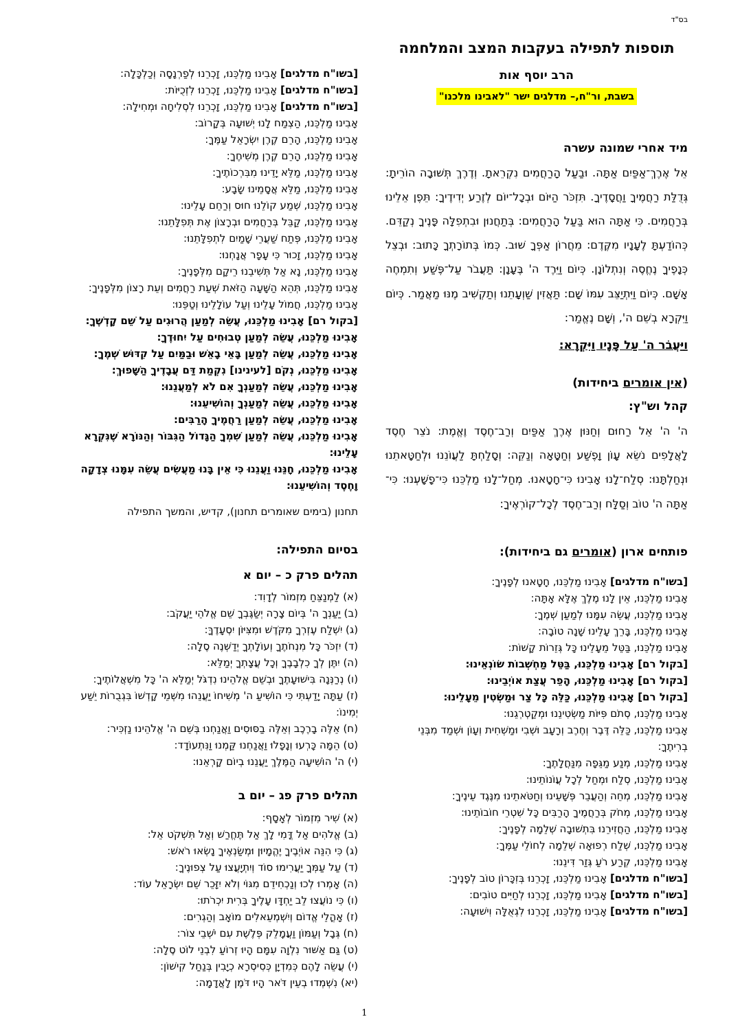בס"ד
תוספות לתפילה בעקבות המצב והמלחמה
הרב יוסף אות
בשבת, ור"ח,– מדלגים ישר "לאבינו מלכנו"
מיד אחרי שמונה עשרה
אֵל אֶרֶךְ־אַפַּיִם אַתָּה. וּבַעַל הָרַחֲמִים נִקְרֵאתָ. וְדֶרֶךְ תְּשׁוּבָה הוֹרֵיתָ: גְּדֻלַּת רַחֲמֶיךָ וַחֲסָדֶיךָ. תִּזְכֹּר הַיּוֹם וּבְכָל־יוֹם לְזֶרַע יְדִידֶיךָ: תֵּפֶן אֵלֵינוּ בְּרַחֲמִים. כִּי אַתָּה הוּא בַּעַל הָרַחֲמִים: בְּתַחֲנוּן וּבִתְפִלָּה פָּנֶיךָ נְקַדֵּם. כְּהוֹדַעְתָּ לֶעָנָיו מִקֶּדֶם: מֵחֲרוֹן אַפְּךָ שׁוּב. כְּמוֹ בְּתוֹרָתְךָ כָּתוּב: וּבְצֵל כְּנָפֶיךָ נֶחֱסֶה וְנִתְלוֹנָן. כְּיוֹם וַיֵּרֶד ה' בֶּעָנָן: תַּעֲבֹר עַל־פֶּשַׁע וְתִמְחֶה אָשָׁם. כְּיוֹם וַיִּתְיַצֵּב עִמּוֹ שָׁם: תַּאֲזִין שַׁוְעָתֵנוּ וְתַקְשִׁיב מֶנּוּ מַאֲמַר. כְּיוֹם וַיִּקְרָא בְשֵׁם ה', וְשָׁם נֶאֱמַר:
וַיַּעֲבֹר ה' עַל פָּנָיו וַיִּקְרָא:
(אין אומרים ביחידות)
קהל וש"ץ:
ה' ה' אֵל רַחוּם וְחַנּוּן אֶרֶךְ אַפַּיִם וְרַב־חֶסֶד וֶאֱמֶת: נֹצֵר חֶסֶד לָאֲלָפִים נֹשֵׂא עָוֹן וָפֶשַׁע וְחַטָּאָה וְנַקֵּה: וְסָלַחְתָּ לַעֲוֹנֵנוּ וּלְחַטָּאתֵנוּ וּנְחַלְתָּנוּ: סְלַח־לָנוּ אָבִינוּ כִּי־חָטָאנוּ. מְחַל־לָנוּ מַלְכֵּנוּ כִּי־פָשָׁעְנוּ: כִּי־אַתָּה ה' טוֹב וְסַלָּח וְרַב־חֶסֶד לְכָל־קוֹרְאֶיךָ:
פותחים ארון (אומרים גם ביחידות):
[בשו"ח מדלגים] אָבִינוּ מַלְכֵּנוּ, חָטָאנוּ לְפָנֶיךָ:
אָבִינוּ מַלְכֵּנוּ, אֵין לָנוּ מֶלֶךְ אֶלָּא אָתָּה:
אָבִינוּ מַלְכֵּנוּ, עֲשֵׂה עִמָּנוּ לְמַעַן שְׁמֶךָ:
אָבִינוּ מַלְכֵּנוּ, בָּרֵךְ עָלֵינוּ שָׁנָה טוֹבָה:
אָבִינוּ מַלְכֵּנוּ, בַּטֵּל מֵעָלֵינוּ כָּל גְּזֵרוֹת קָשׁוֹת:
[בקול רם] אָבִינוּ מַלְכֵּנוּ, בַּטֵּל מַחְשְׁבוֹת שׂוֹנְאֵינוּ:
[בקול רם] אָבִינוּ מַלְכֵּנוּ, הָפֵר עֲצַת אוֹיְבֵינוּ:
[בקול רם] אָבִינוּ מַלְכֵּנוּ, כַּלֵּה כָּל צַר וּמַשְׂטִין מֵעָלֵינוּ:
אָבִינוּ מַלְכֵּנוּ, סְתֹם פִּיּוֹת מַשְׂטִינֵנוּ וּמְקַטְרְגֵנוּ:
אָבִינוּ מַלְכֵּנוּ, כַּלֵּה דֶּבֶר וְחֶרֶב וְרָעָב וּשְׁבִי וּמַשְׁחִית וְעָוֹן וּשְׁמַד מִבְּנֵי בְרִיתֶךָ:
אָבִינוּ מַלְכֵּנוּ, מְנַע מַגֵּפָה מִנַּחֲלָתֶךָ:
אָבִינוּ מַלְכֵּנוּ, סְלַח וּמְחַל לְכָל עֲוֹנוֹתֵינוּ:
אָבִינוּ מַלְכֵּנוּ, מְחֵה וְהַעֲבֵר פְּשָׁעֵינוּ וְחַטֹּאתֵינוּ מִנֶּגֶד עֵינֶיךָ:
אָבִינוּ מַלְכֵּנוּ, מְחֹק בְּרַחֲמֶיךָ הָרַבִּים כָּל שִׁטְרֵי חוֹבוֹתֵינוּ:
אָבִינוּ מַלְכֵּנוּ, הַחֲזִירֵנוּ בִּתְשׁוּבָה שְׁלֵמָה לְפָנֶיךָ:
אָבִינוּ מַלְכֵּנוּ, שְׁלַח רְפוּאָה שְׁלֵמָה לְחוֹלֵי עַמֶּךָ:
אָבִינוּ מַלְכֵּנוּ, קְרַע רֹעַ גְּזַר דִּינֵנוּ:
[בשו"ח מדלגים] אָבִינוּ מַלְכֵּנוּ, זָכְרֵנוּ בְּזִכָּרוֹן טוֹב לְפָנֶיךָ:
[בשו"ח מדלגים] אָבִינוּ מַלְכֵּנוּ, זָכְרֵנוּ לְחַיִּים טוֹבִים:
[בשו"ח מדלגים] אָבִינוּ מַלְכֵּנוּ, זָכְרֵנוּ לִגְאֻלָּה וִישׁוּעָה:
[בשו"ח מדלגים] אָבִינוּ מַלְכֵּנוּ, זָכְרֵנוּ לְפַרְנָסָה וְכַלְכָּלָה:
[בשו"ח מדלגים] אָבִינוּ מַלְכֵּנוּ, זָכְרֵנוּ לִזְכֻיּוֹת:
[בשו"ח מדלגים] אָבִינוּ מַלְכֵּנוּ, זָכְרֵנוּ לִסְלִיחָה וּמְחִילָה:
אָבִינוּ מַלְכֵּנוּ, הַצְמַח לָנוּ יְשׁוּעָה בְּקָרוֹב:
אָבִינוּ מַלְכֵּנוּ, הָרֵם קֶרֶן יִשְׂרָאֵל עַמֶּךָ:
אָבִינוּ מַלְכֵּנוּ, הָרֵם קֶרֶן מְשִׁיחֶךָ:
אָבִינוּ מַלְכֵּנוּ, מַלֵּא יָדֵינוּ מִבִּרְכוֹתֶיךָ:
אָבִינוּ מַלְכֵּנוּ, מַלֵּא אֲסָמֵינוּ שָׂבָע:
אָבִינוּ מַלְכֵּנוּ, שְׁמַע קוֹלֵנוּ חוּס וְרַחֵם עָלֵינוּ:
אָבִינוּ מַלְכֵּנוּ, קַבֵּל בְּרַחֲמִים וּבְרָצוֹן אֶת תְּפִלָּתֵנוּ:
אָבִינוּ מַלְכֵּנוּ, פְּתַח שַׁעֲרֵי שָׁמַיִם לִתְפִלָּתֵנוּ:
אָבִינוּ מַלְכֵּנוּ, זָכוּר כִּי עָפָר אֲנָחְנוּ:
אָבִינוּ מַלְכֵּנוּ, נָא אַל תְּשִׁיבֵנוּ רֵיקָם מִלְּפָנֶיךָ:
אָבִינוּ מַלְכֵּנוּ, תְּהֵא הַשָּׁעָה הַזֹּאת שְׁעַת רַחֲמִים וְעֵת רָצוֹן מִלְּפָנֶיךָ:
אָבִינוּ מַלְכֵּנוּ, חֲמוֹל עָלֵינוּ וְעַל עוֹלָלֵינוּ וְטַפֵּנוּ:
[בקול רם] אָבִינוּ מַלְכֵּנוּ, עֲשֵׂה לְמַעַן הֲרוּגִים עַל שֵׁם קָדְשֶׁךָ:
אָבִינוּ מַלְכֵּנוּ, עֲשֵׂה לְמַעַן טְבוּחִים עַל יִחוּדֶךָ:
אָבִינוּ מַלְכֵּנוּ, עֲשֵׂה לְמַעַן בָּאֵי בָאֵשׁ וּבַמַּיִם עַל קִדּוּשׁ שְׁמֶךָ:
אָבִינוּ מַלְכֵּנוּ, נְקֹם [לעינינו] נִקְמַת דַּם עֲבָדֶיךָ הַשָּׁפוּךְ:
אָבִינוּ מַלְכֵּנוּ, עֲשֵׂה לְמַעַנְךָ אִם לֹא לְמַעֲנֵנוּ:
אָבִינוּ מַלְכֵּנוּ, עֲשֵׂה לְמַעַנְךָ וְהוֹשִׁיעֵנוּ:
אָבִינוּ מַלְכֵּנוּ, עֲשֵׂה לְמַעַן רַחֲמֶיךָ הָרַבִּים:
אָבִינוּ מַלְכֵּנוּ, עֲשֵׂה לְמַעַן שִׁמְךָ הַגָּדוֹל הַגִּבּוֹר וְהַנּוֹרָא שֶׁנִּקְרָא עָלֵינוּ:
אָבִינוּ מַלְכֵּנוּ, חָנֵּנוּ וַעֲנֵנוּ כִּי אֵין בָּנוּ מַעֲשִׂים עֲשֵׂה עִמָּנוּ צְדָקָה וָחֶסֶד וְהוֹשִׁיעֵנוּ:
תחנון (בימים שאומרים תחנון), קדיש, והמשך התפילה
בסיום התפילה:
תהלים פרק כ – יום א
(א) לַמְנַצֵּחַ מִזְמוֹר לְדָוִד:
(ב) יַעַנְךָ ה' בְּיוֹם צָרָה יְשַׂגֶּבְךָ שֵׁם אֱלֹהֵי יַעֲקֹב:
(ג) יִשְׁלַח עֶזְרְךָ מִקֹּדֶשׁ וּמִצִּיּוֹן יִסְעָדֶךָּ:
(ד) יִזְכֹּר כָּל מִנְחֹתֶךָ וְעוֹלָתְךָ יְדַשְּׁנֶה סֶלָה:
(ה) יִתֶּן לְךָ כִלְבָבֶךָ וְכָל עֲצָתְךָ יְמַלֵּא:
(ו) נְרַנְּנָה בִּישׁוּעָתֶךָ וּבְשֵׁם אֱלֹהֵינוּ נִדְגֹּל יְמַלֵּא ה' כָּל מִשְׁאֲלוֹתֶיךָ:
(ז) עַתָּה יָדַעְתִּי כִּי הוֹשִׁיעַ ה' מְשִׁיחוֹ יַעֲנֵהוּ מִשְּׁמֵי קָדְשׁוֹ בִּגְבֻרוֹת יֵשַׁע יְמִינוֹ:
(ח) אֵלֶּה בָרֶכֶב וְאֵלֶּה בַסּוּסִים וַאֲנַחְנוּ בְּשֵׁם ה' אֱלֹהֵינוּ נַזְכִּיר:
(ט) הֵמָּה כָּרְעוּ וְנָפָלוּ וַאֲנַחְנוּ קַּמְנוּ וַנִּתְעוֹדָד:
(י) ה' הוֹשִׁיעָה הַמֶּלֶךְ יַעֲנֵנוּ בְיוֹם קָרְאֵנוּ:
תהלים פרק פג – יום ב
(א) שִׁיר מִזְמוֹר לְאָסָף:
(ב) אֱלֹהִים אַל דֳּמִי לָךְ אַל תֶּחֱרַשׁ וְאַל תִּשְׁקֹט אֵל:
(ג) כִּי הִנֵּה אוֹיְבֶיךָ יֶהֱמָיוּן וּמְשַׂנְאֶיךָ נָשְׂאוּ רֹאשׁ:
(ד) עַל עַמְּךָ יַעֲרִימוּ סוֹד וְיִתְיָעֲצוּ עַל צְפוּנֶיךָ:
(ה) אָמְרוּ לְכוּ וְנַכְחִידֵם מִגּוֹי וְלֹא יִזָּכֵר שֵׁם יִשְׂרָאֵל עוֹד:
(ו) כִּי נוֹעֲצוּ לֵב יַחְדָּו עָלֶיךָ בְּרִית יִכְרֹתוּ:
(ז) אָהֳלֵי אֱדוֹם וְיִשְׁמְעֵאלִים מוֹאָב וְהַגְרִים:
(ח) גְּבָל וְעַמּוֹן וַעֲמָלֵק פְּלֶשֶׁת עִם יֹשְׁבֵי צוֹר:
(ט) גַּם אַשּׁוּר נִלְוָה עִמָּם הָיוּ זְרוֹעַ לִבְנֵי לוֹט סֶלָה:
(י) עֲשֵׂה לָהֶם כְּמִדְיָן כְּסִיסְרָא כְיָבִין בְּנַחַל קִישׁוֹן:
(יא) נִשְׁמְדוּ בְעֵין דֹּאר הָיוּ דֹּמֶן לָאֲדָמָה:
1